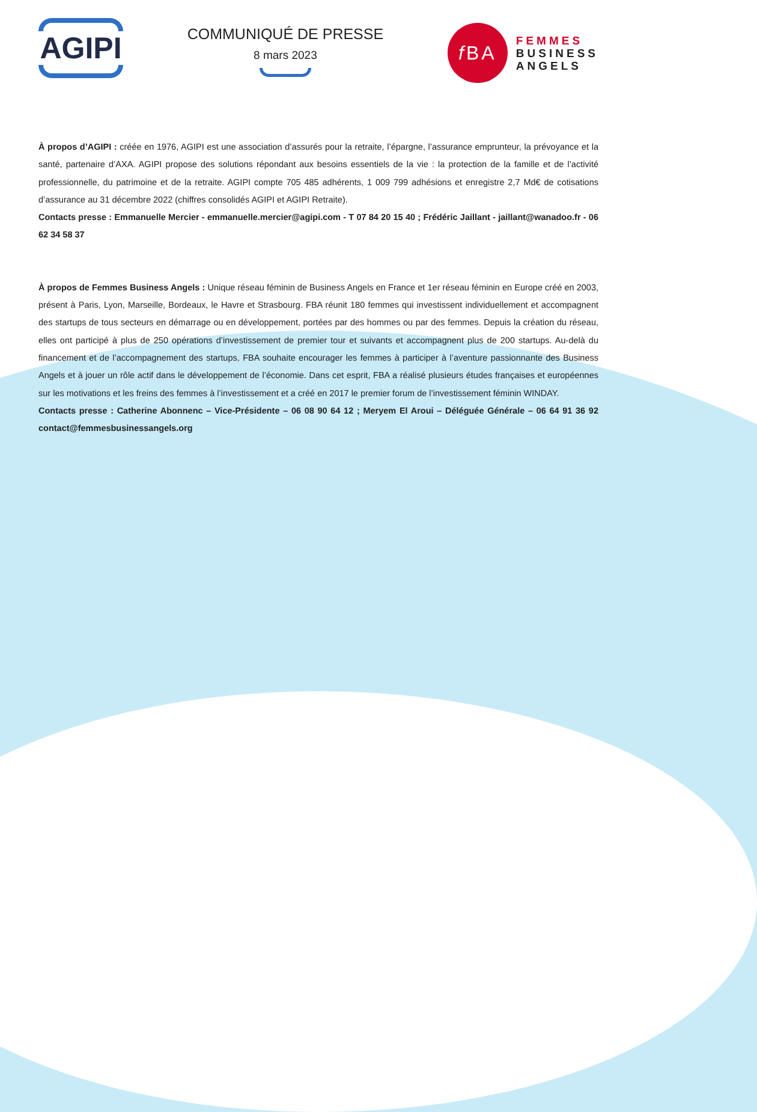AGIPI
COMMUNIQUÉ DE PRESSE
8 mars 2023
f BA
FEMMES
BUSINESS
ANGELS
À propos d’AGIPI : créée en 1976, AGIPI est une association d’assurés pour la retraite, l’épargne, l’assurance emprunteur, la prévoyance et la santé, partenaire d’AXA. AGIPI propose des solutions répondant aux besoins essentiels de la vie : la protection de la famille et de l’activité professionnelle, du patrimoine et de la retraite. AGIPI compte 705 485 adhérents, 1 009 799 adhésions et enregistre 2,7 Md€ de cotisations d’assurance au 31 décembre 2022 (chiffres consolidés AGIPI et AGIPI Retraite).
Contacts presse : Emmanuelle Mercier - emmanuelle.mercier@agipi.com - T 07 84 20 15 40 ; Frédéric Jaillant - jaillant@wanadoo.fr - 06 62 34 58 37
À propos de Femmes Business Angels : Unique réseau féminin de Business Angels en France et 1er réseau féminin en Europe créé en 2003, présent à Paris, Lyon, Marseille, Bordeaux, le Havre et Strasbourg. FBA réunit 180 femmes qui investissent individuellement et accompagnent des startups de tous secteurs en démarrage ou en développement, portées par des hommes ou par des femmes. Depuis la création du réseau, elles ont participé à plus de 250 opérations d’investissement de premier tour et suivants et accompagnent plus de 200 startups. Au-delà du financement et de l’accompagnement des startups, FBA souhaite encourager les femmes à participer à l’aventure passionnante des Business Angels et à jouer un rôle actif dans le développement de l’économie. Dans cet esprit, FBA a réalisé plusieurs études françaises et européennes sur les motivations et les freins des femmes à l’investissement et a créé en 2017 le premier forum de l’investissement féminin WINDAY.
Contacts presse : Catherine Abonnenc – Vice-Présidente – 06 08 90 64 12 ; Meryem El Aroui – Déléguée Générale – 06 64 91 36 92 contact@femmesbusinessangels.org